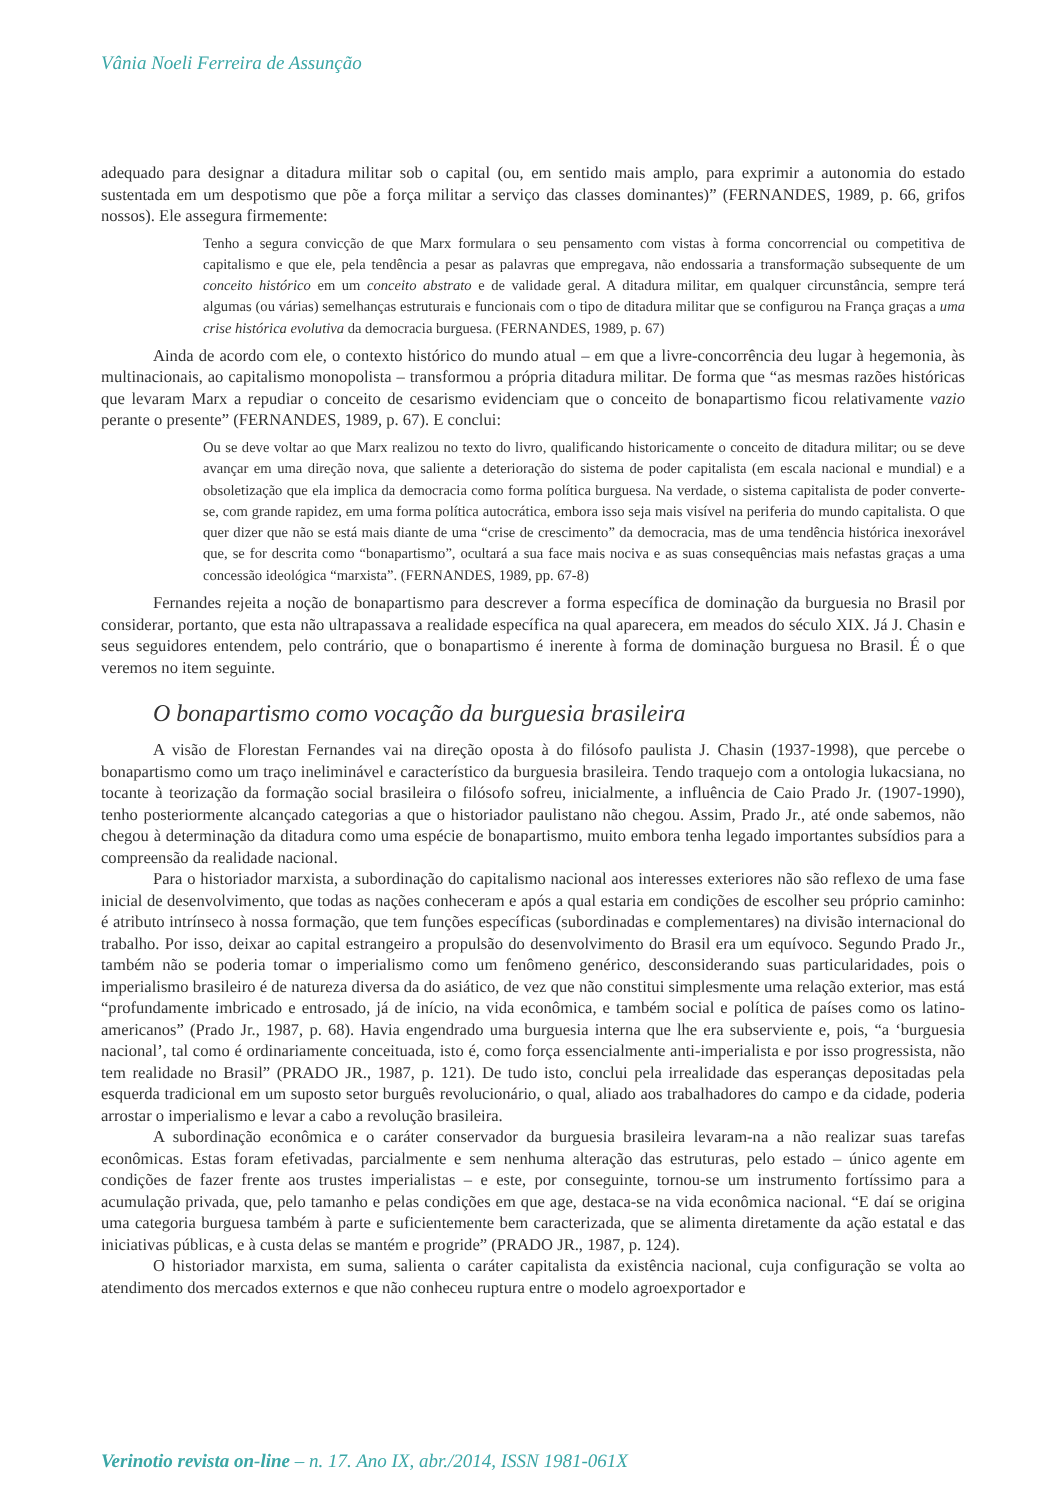Vânia Noeli Ferreira de Assunção
adequado para designar a ditadura militar sob o capital (ou, em sentido mais amplo, para exprimir a autonomia do estado sustentada em um despotismo que põe a força militar a serviço das classes dominantes)” (FERNANDES, 1989, p. 66, grifos nossos). Ele assegura firmemente:
Tenho a segura convicção de que Marx formulara o seu pensamento com vistas à forma concorrencial ou competitiva de capitalismo e que ele, pela tendência a pesar as palavras que empregava, não endossaria a transformação subsequente de um conceito histórico em um conceito abstrato e de validade geral. A ditadura militar, em qualquer circunstância, sempre terá algumas (ou várias) semelhanças estruturais e funcionais com o tipo de ditadura militar que se configurou na França graças a uma crise histórica evolutiva da democracia burguesa. (FERNANDES, 1989, p. 67)
Ainda de acordo com ele, o contexto histórico do mundo atual – em que a livre-concorrência deu lugar à hegemonia, às multinacionais, ao capitalismo monopolista – transformou a própria ditadura militar. De forma que “as mesmas razões históricas que levaram Marx a repudiar o conceito de cesarismo evidenciam que o conceito de bonapartismo ficou relativamente vazio perante o presente” (FERNANDES, 1989, p. 67). E conclui:
Ou se deve voltar ao que Marx realizou no texto do livro, qualificando historicamente o conceito de ditadura militar; ou se deve avançar em uma direção nova, que saliente a deterioração do sistema de poder capitalista (em escala nacional e mundial) e a obsoletização que ela implica da democracia como forma política burguesa. Na verdade, o sistema capitalista de poder converte-se, com grande rapidez, em uma forma política autocrática, embora isso seja mais visível na periferia do mundo capitalista. O que quer dizer que não se está mais diante de uma “crise de crescimento” da democracia, mas de uma tendência histórica inexorável que, se for descrita como “bonapartismo”, ocultará a sua face mais nociva e as suas consequências mais nefastas graças a uma concessão ideológica “marxista”. (FERNANDES, 1989, pp. 67-8)
Fernandes rejeita a noção de bonapartismo para descrever a forma específica de dominação da burguesia no Brasil por considerar, portanto, que esta não ultrapassava a realidade específica na qual aparecera, em meados do século XIX. Já J. Chasin e seus seguidores entendem, pelo contrário, que o bonapartismo é inerente à forma de dominação burguesa no Brasil. É o que veremos no item seguinte.
O bonapartismo como vocação da burguesia brasileira
A visão de Florestan Fernandes vai na direção oposta à do filósofo paulista J. Chasin (1937-1998), que percebe o bonapartismo como um traço ineliminável e característico da burguesia brasileira. Tendo traquejo com a ontologia lukacsiana, no tocante à teorização da formação social brasileira o filósofo sofreu, inicialmente, a influência de Caio Prado Jr. (1907-1990), tenho posteriormente alcançado categorias a que o historiador paulistano não chegou. Assim, Prado Jr., até onde sabemos, não chegou à determinação da ditadura como uma espécie de bonapartismo, muito embora tenha legado importantes subsídios para a compreensão da realidade nacional.
Para o historiador marxista, a subordinação do capitalismo nacional aos interesses exteriores não são reflexo de uma fase inicial de desenvolvimento, que todas as nações conheceram e após a qual estaria em condições de escolher seu próprio caminho: é atributo intrínseco à nossa formação, que tem funções específicas (subordinadas e complementares) na divisão internacional do trabalho. Por isso, deixar ao capital estrangeiro a propulsão do desenvolvimento do Brasil era um equívoco. Segundo Prado Jr., também não se poderia tomar o imperialismo como um fenômeno genérico, desconsiderando suas particularidades, pois o imperialismo brasileiro é de natureza diversa da do asiático, de vez que não constitui simplesmente uma relação exterior, mas está “profundamente imbricado e entrosado, já de início, na vida econômica, e também social e política de países como os latino-americanos” (Prado Jr., 1987, p. 68). Havia engendrado uma burguesia interna que lhe era subserviente e, pois, “a ‘burguesia nacional’, tal como é ordinariamente conceituada, isto é, como força essencialmente anti-imperialista e por isso progressista, não tem realidade no Brasil” (PRADO JR., 1987, p. 121). De tudo isto, conclui pela irrealidade das esperanças depositadas pela esquerda tradicional em um suposto setor burguês revolucionário, o qual, aliado aos trabalhadores do campo e da cidade, poderia arrostar o imperialismo e levar a cabo a revolução brasileira.
A subordinação econômica e o caráter conservador da burguesia brasileira levaram-na a não realizar suas tarefas econômicas. Estas foram efetivadas, parcialmente e sem nenhuma alteração das estruturas, pelo estado – único agente em condições de fazer frente aos trustes imperialistas – e este, por conseguinte, tornou-se um instrumento fortíssimo para a acumulação privada, que, pelo tamanho e pelas condições em que age, destaca-se na vida econômica nacional. “E daí se origina uma categoria burguesa também à parte e suficientemente bem caracterizada, que se alimenta diretamente da ação estatal e das iniciativas públicas, e à custa delas se mantém e progride” (PRADO JR., 1987, p. 124).
O historiador marxista, em suma, salienta o caráter capitalista da existência nacional, cuja configuração se volta ao atendimento dos mercados externos e que não conheceu ruptura entre o modelo agroexportador e
Verinotio revista on-line – n. 17. Ano IX, abr./2014, ISSN 1981-061X